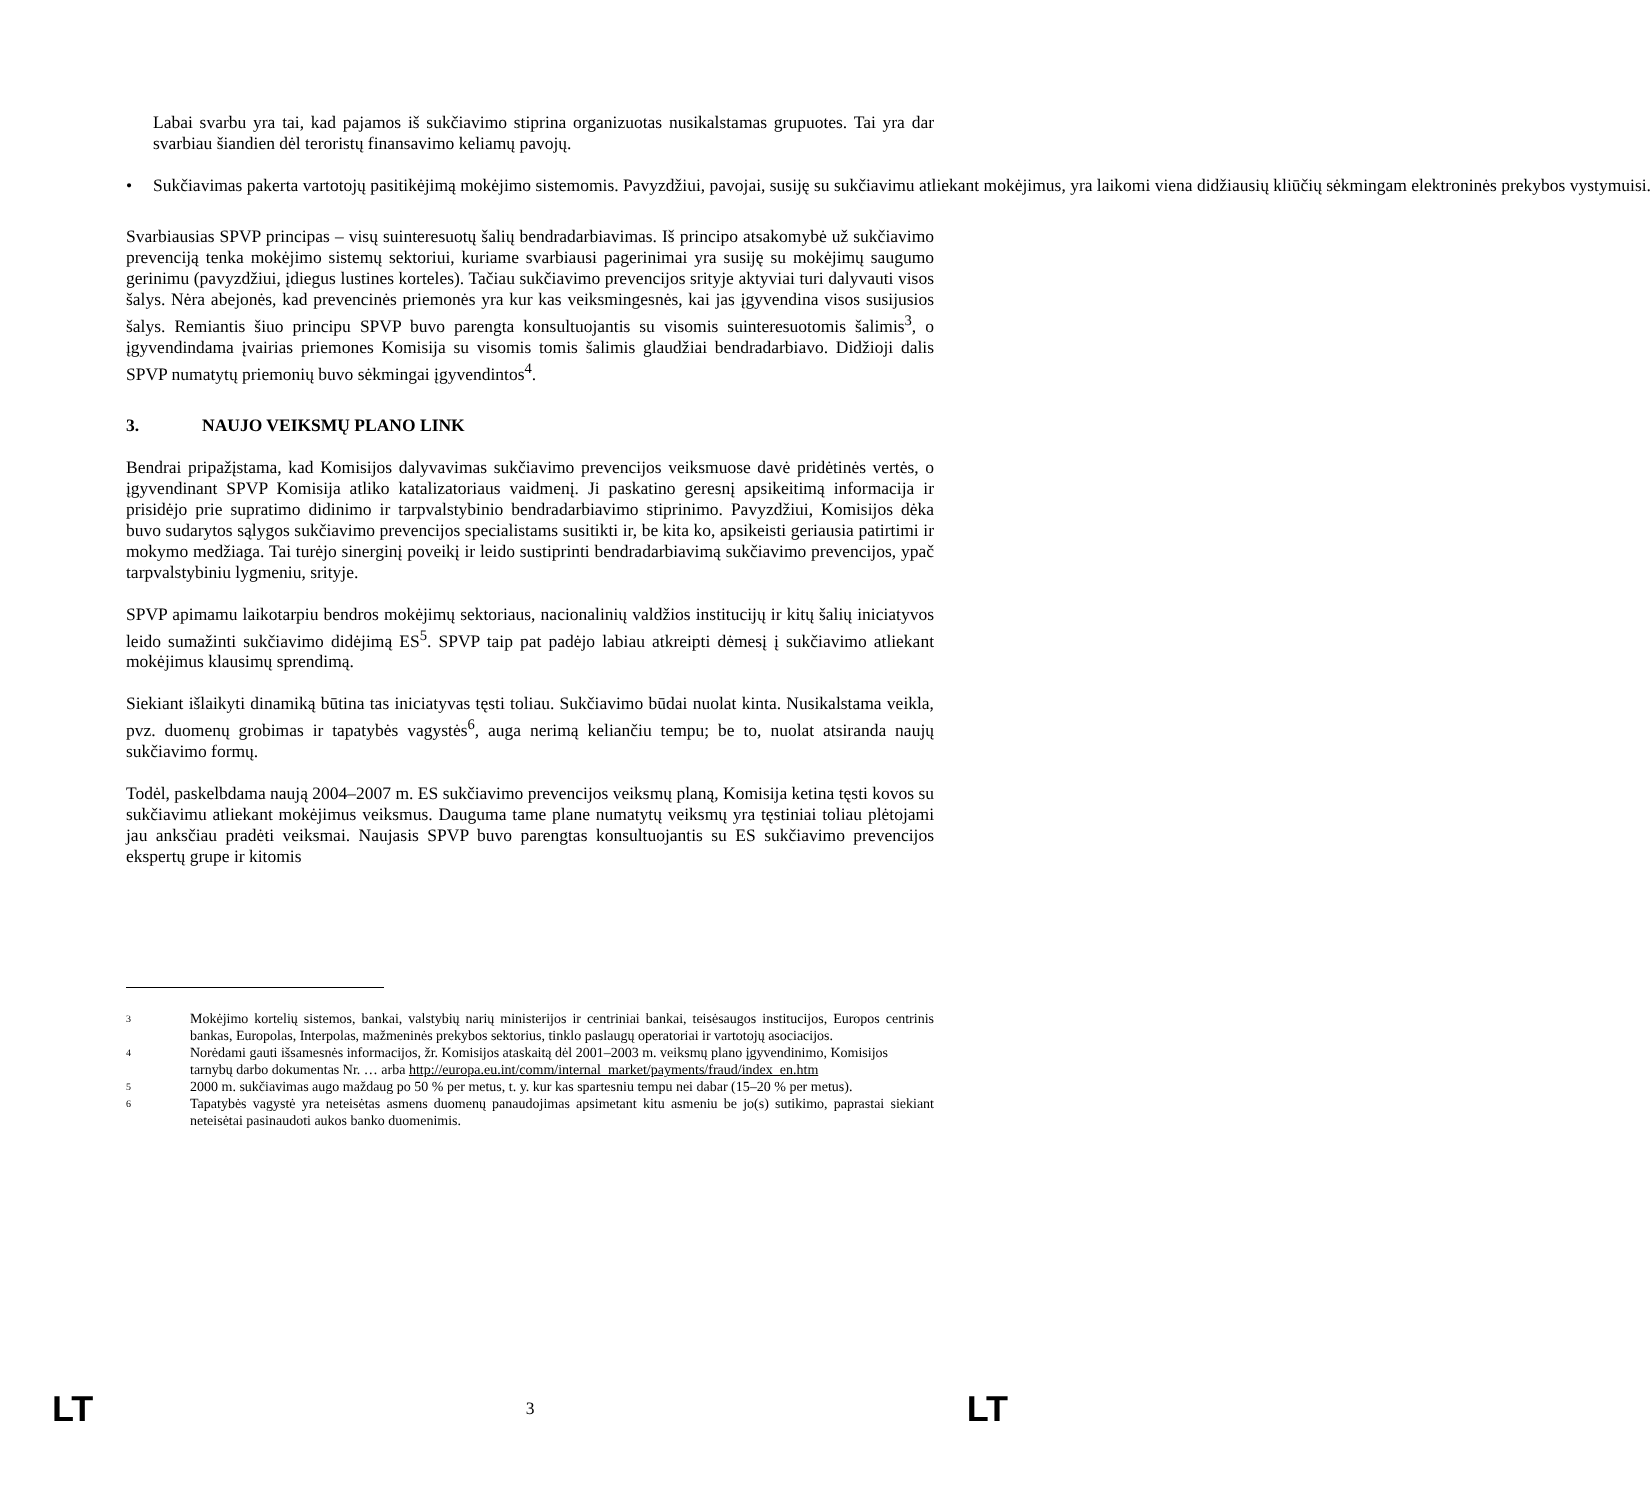Labai svarbu yra tai, kad pajamos iš sukčiavimo stiprina organizuotas nusikalstamas grupuotes. Tai yra dar svarbiau šiandien dėl teroristų finansavimo keliamų pavojų.
• Sukčiavimas pakerta vartotojų pasitikėjimą mokėjimo sistemomis. Pavyzdžiui, pavojai, susiję su sukčiavimu atliekant mokėjimus, yra laikomi viena didžiausių kliūčių sėkmingam elektroninės prekybos vystymuisi.
Svarbiausias SPVP principas – visų suinteresuotų šalių bendradarbiavimas. Iš principo atsakomybė už sukčiavimo prevenciją tenka mokėjimo sistemų sektoriui, kuriame svarbiausi pagerinimai yra susiję su mokėjimų saugumo gerinimu (pavyzdžiui, įdiegus lustines korteles). Tačiau sukčiavimo prevencijos srityje aktyviai turi dalyvauti visos šalys. Nėra abejonės, kad prevencinės priemonės yra kur kas veiksmingesnės, kai jas įgyvendina visos susijusios šalys. Remiantis šiuo principu SPVP buvo parengta konsultuojantis su visomis suinteresuotomis šalimis<sup>3</sup>, o įgyvendindama įvairias priemones Komisija su visomis tomis šalimis glaudžiai bendradarbiavo. Didžioji dalis SPVP numatytų priemonių buvo sėkmingai įgyvendintos<sup>4</sup>.
3. NAUJO VEIKSMŲ PLANO LINK
Bendrai pripažįstama, kad Komisijos dalyvavimas sukčiavimo prevencijos veiksmuose davė pridėtinės vertės, o įgyvendinant SPVP Komisija atliko katalizatoriaus vaidmenį. Ji paskatino geresnį apsikeitimą informacija ir prisidėjo prie supratimo didinimo ir tarpvalstybinio bendradarbiavimo stiprinimo. Pavyzdžiui, Komisijos dėka buvo sudarytos sąlygos sukčiavimo prevencijos specialistams susitikti ir, be kita ko, apsikeisti geriausia patirtimi ir mokymo medžiaga. Tai turėjo sinerginį poveikį ir leido sustiprinti bendradarbiavimą sukčiavimo prevencijos, ypač tarpvalstybiniu lygmeniu, srityje.
SPVP apimamu laikotarpiu bendros mokėjimų sektoriaus, nacionalinių valdžios institucijų ir kitų šalių iniciatyvos leido sumažinti sukčiavimo didėjimą ES<sup>5</sup>. SPVP taip pat padėjo labiau atkreipti dėmesį į sukčiavimo atliekant mokėjimus klausimų sprendimą.
Siekiant išlaikyti dinamiką būtina tas iniciatyvas tęsti toliau. Sukčiavimo būdai nuolat kinta. Nusikalstama veikla, pvz. duomenų grobimas ir tapatybės vagystės<sup>6</sup>, auga nerimą keliančiu tempu; be to, nuolat atsiranda naujų sukčiavimo formų.
Todėl, paskelbdama naują 2004–2007 m. ES sukčiavimo prevencijos veiksmų planą, Komisija ketina tęsti kovos su sukčiavimu atliekant mokėjimus veiksmus. Dauguma tame plane numatytų veiksmų yra tęstiniai toliau plėtojami jau anksčiau pradėti veiksmai. Naujasis SPVP buvo parengtas konsultuojantis su ES sukčiavimo prevencijos ekspertų grupe ir kitomis
3 Mokėjimo kortelių sistemos, bankai, valstybių narių ministerijos ir centriniai bankai, teisėsaugos institucijos, Europos centrinis bankas, Europolas, Interpolas, mažmeninės prekybos sektorius, tinklo paslaugų operatoriai ir vartotojų asociacijos.
4 Norėdami gauti išsamesnės informacijos, žr. Komisijos ataskaitą dėl 2001–2003 m. veiksmų plano įgyvendinimo, Komisijos tarnybų darbo dokumentas Nr. … arba http://europa.eu.int/comm/internal_market/payments/fraud/index_en.htm
5 2000 m. sukčiavimas augo maždaug po 50 % per metus, t. y. kur kas spartesniu tempu nei dabar (15–20 % per metus).
6 Tapatybės vagystė yra neteisėtas asmens duomenų panaudojimas apsimetant kitu asmeniu be jo(s) sutikimo, paprastai siekiant neteisėtai pasinaudoti aukos banko duomenimis.
LT 3 LT